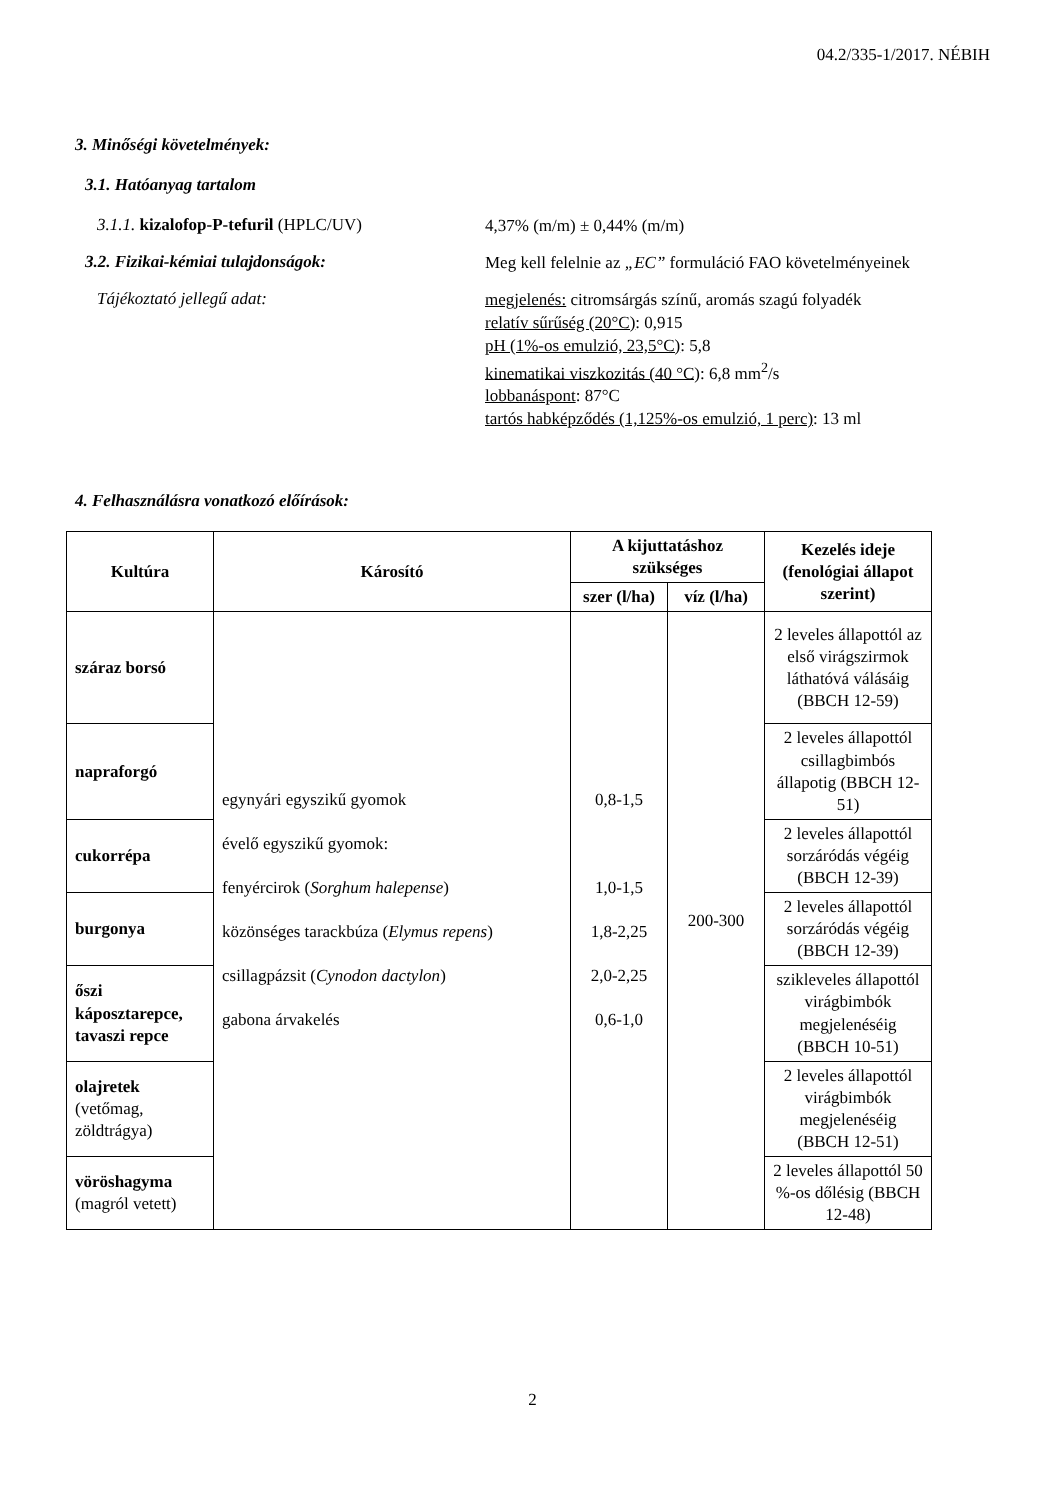04.2/335-1/2017. NÉBIH
3. Minőségi követelmények:
3.1. Hatóanyag tartalom
3.1.1. kizalofop-P-tefuril (HPLC/UV)
4,37% (m/m) ± 0,44% (m/m)
3.2. Fizikai-kémiai tulajdonságok:
Meg kell felelnie az „EC” formuláció FAO követelményeinek
Tájékoztató jellegű adat:
megjelenés: citromsárgás színű, aromás szagú folyadék
relatív sűrűség (20°C): 0,915
pH (1%-os emulzió, 23,5°C): 5,8
kinematikai viszkozitás (40 °C): 6,8 mm<sup>2</sup>/s
lobbanáspont: 87°C
tartós habképződés (1,125%-os emulzió, 1 perc): 13 ml
4. Felhasználásra vonatkozó előírások:
| Kultúra | Károsító | A kijuttatáshoz szükséges | | Kezelés ideje (fenológiai állapot szerint) |
| --- | --- | --- | --- | --- |
| | | szer (l/ha) | víz (l/ha) | |
| száraz borsó | egynyári egyszikű gyomok évelő egyszikű gyomok: fenyércirok ( Sorghum halepense ) közönséges tarackbúza ( Elymus repens ) csillagpázsit ( Cynodon dactylon ) gabona árvakelés | 0,8-1,5 1,0-1,5 1,8-2,25 2,0-2,25 0,6-1,0 | 200-300 | 2 leveles állapottól az első virágszirmok láthatóvá válásáig (BBCH 12-59) |
| napraforgó | | | | 2 leveles állapottól csillagbimbós állapotig (BBCH 12-51) |
| cukorrépa | | | | 2 leveles állapottól sorzáródás végéig (BBCH 12-39) |
| burgonya | | | | 2 leveles állapottól sorzáródás végéig (BBCH 12-39) |
| őszi káposztarepce, tavaszi repce | | | | szikleveles állapottól virágbimbók megjelenéséig (BBCH 10-51) |
| olajretek (vetőmag, zöldtrágya) | | | | 2 leveles állapottól virágbimbók megjelenéséig (BBCH 12-51) |
| vöröshagyma (magról vetett) | | | | 2 leveles állapottól 50 %-os dőlésig (BBCH 12-48) |
2